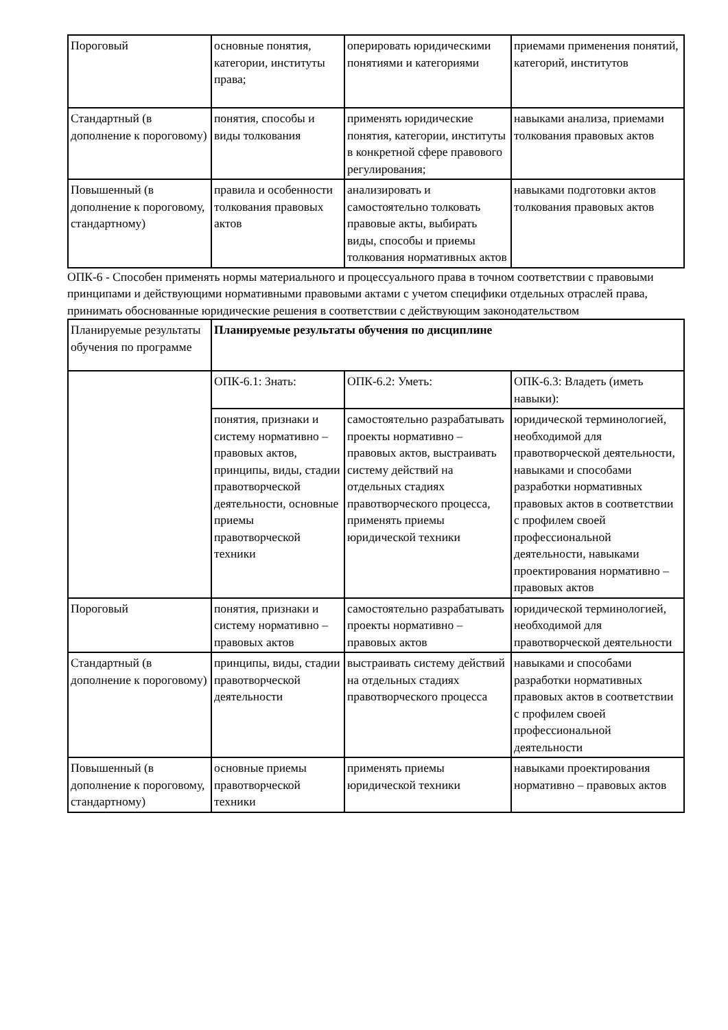| Пороговый | основные понятия, категории, институты права; | оперировать юридическими понятиями и категориями | приемами применения понятий, категорий, институтов |
| Стандартный (в дополнение к пороговому) | понятия, способы и виды толкования | применять юридические понятия, категории, институты в конкретной сфере правового регулирования; | навыками анализа, приемами толкования правовых актов |
| Повышенный (в дополнение к пороговому, стандартному) | правила и особенности толкования правовых актов | анализировать и самостоятельно толковать правовые акты, выбирать виды, способы и приемы толкования нормативных актов | навыками подготовки актов толкования правовых актов |
ОПК-6 - Способен применять нормы материального и процессуального права в точном соответствии с правовыми принципами и действующими нормативными правовыми актами с учетом специфики отдельных отраслей права, принимать обоснованные юридические решения в соответствии с действующим законодательством
| Планируемые результаты обучения по программе | Планируемые результаты обучения по дисциплине | | |
| | ОПК-6.1: Знать: | ОПК-6.2: Уметь: | ОПК-6.3: Владеть (иметь навыки): |
| | понятия, признаки и систему нормативно – правовых актов, принципы, виды, стадии правотворческой деятельности, основные приемы правотворческой техники | самостоятельно разрабатывать проекты нормативно – правовых актов, выстраивать систему действий на отдельных стадиях правотворческого процесса, применять приемы юридической техники | юридической терминологией, необходимой для правотворческой деятельности, навыками и способами разработки нормативных правовых актов в соответствии с профилем своей профессиональной деятельности, навыками проектирования нормативно – правовых актов |
| Пороговый | понятия, признаки и систему нормативно – правовых актов | самостоятельно разрабатывать проекты нормативно – правовых актов | юридической терминологией, необходимой для правотворческой деятельности |
| Стандартный (в дополнение к пороговому) | принципы, виды, стадии правотворческой деятельности | выстраивать систему действий на отдельных стадиях правотворческого процесса | навыками и способами разработки нормативных правовых актов в соответствии с профилем своей профессиональной деятельности |
| Повышенный (в дополнение к пороговому, стандартному) | основные приемы правотворческой техники | применять приемы юридической техники | навыками проектирования нормативно – правовых актов |